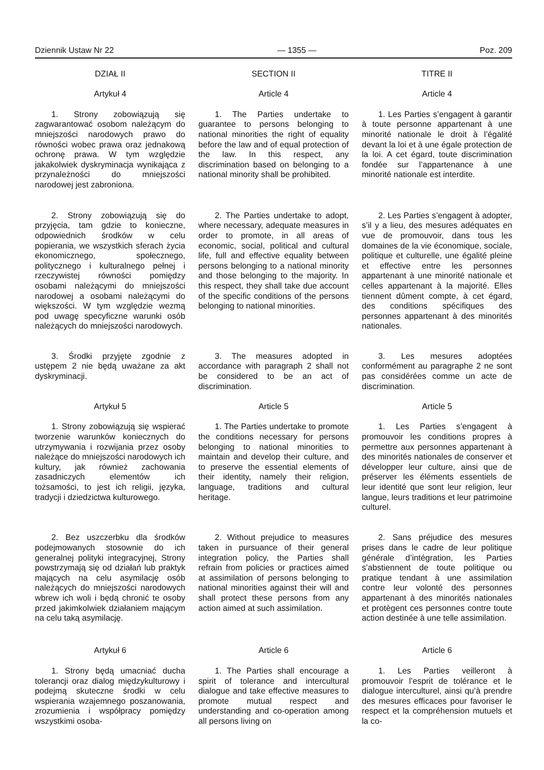Dziennik Ustaw Nr 22 — 1355 — Poz. 209
DZIAŁ II
Artykuł 4
1. Strony zobowiązują się zagwarantować osobom należącym do mniejszości narodowych prawo do równości wobec prawa oraz jednakową ochronę prawa. W tym względzie jakakolwiek dyskryminacja wynikająca z przynależności do mniejszości narodowej jest zabroniona.
2. Strony zobowiązują się do przyjęcia, tam gdzie to konieczne, odpowiednich środków w celu popierania, we wszystkich sferach życia ekonomicznego, społecznego, politycznego i kulturalnego pełnej i rzeczywistej równości pomiędzy osobami należącymi do mniejszości narodowej a osobami należącymi do większości. W tym względzie wezmą pod uwagę specyficzne warunki osób należących do mniejszości narodowych.
3. Środki przyjęte zgodnie z ustępem 2 nie będą uważane za akt dyskryminacji.
Artykuł 5
1. Strony zobowiązują się wspierać tworzenie warunków koniecznych do utrzymywania i rozwijania przez osoby należące do mniejszości narodowych ich kultury, jak również zachowania zasadniczych elementów ich tożsamości, to jest ich religii, języka, tradycji i dziedzictwa kulturowego.
2. Bez uszczerbku dla środków podejmowanych stosownie do ich generalnej polityki integracyjnej, Strony powstrzymają się od działań lub praktyk mających na celu asymilację osób należących do mniejszości narodowych wbrew ich woli i będą chronić te osoby przed jakimkolwiek działaniem mającym na celu taką asymilację.
Artykuł 6
1. Strony będą umacniać ducha tolerancji oraz dialog międzykulturowy i podejmą skuteczne środki w celu wspierania wzajemnego poszanowania, zrozumienia i współpracy pomiędzy wszystkimi osoba-
SECTION II
Article 4
1. The Parties undertake to guarantee to persons belonging to national minorities the right of equality before the law and of equal protection of the law. In this respect, any discrimination based on belonging to a national minority shall be prohibited.
2. The Parties undertake to adopt, where necessary, adequate measures in order to promote, in all areas of economic, social, political and cultural life, full and effective equality between persons belonging to a national minority and those belonging to the majority. In this respect, they shall take due account of the specific conditions of the persons belonging to national minorities.
3. The measures adopted in accordance with paragraph 2 shall not be considered to be an act of discrimination.
Article 5
1. The Parties undertake to promote the conditions necessary for persons belonging to national minorities to maintain and develop their culture, and to preserve the essential elements of their identity, namely their religion, language, traditions and cultural heritage.
2. Without prejudice to measures taken in pursuance of their general integration policy, the Parties shall refrain from policies or practices aimed at assimilation of persons belonging to national minorities against their will and shall protect these persons from any action aimed at such assimilation.
Article 6
1. The Parties shall encourage a spirit of tolerance and intercultural dialogue and take effective measures to promote mutual respect and understanding and co-operation among all persons living on
TITRE II
Article 4
1. Les Parties s’engagent à garantir à toute personne appartenant à une minorité nationale le droit à l’égalité devant la loi et à une égale protection de la loi. A cet égard, toute discrimination fondée sur l’appartenance à une minorité nationale est interdite.
2. Les Parties s’engagent à adopter, s’il y a lieu, des mesures adéquates en vue de promouvoir, dans tous les domaines de la vie économique, sociale, politique et culturelle, une égalité pleine et effective entre les personnes appartenant à une minorité nationale et celles appartenant à la majorité. Elles tiennent dûment compte, à cet égard, des conditions spécifiques des personnes appartenant à des minorités nationales.
3. Les mesures adoptées conformément au paragraphe 2 ne sont pas considérées comme un acte de discrimination.
Article 5
1. Les Parties s’engagent à promouvoir les conditions propres à permettre aux personnes appartenant à des minorités nationales de conserver et développer leur culture, ainsi que de préserver les éléments essentiels de leur identité que sont leur religion, leur langue, leurs traditions et leur patrimoine culturel.
2. Sans préjudice des mesures prises dans le cadre de leur politique générale d’intégration, les Parties s’abstiennent de toute politique ou pratique tendant à une assimilation contre leur volonté des personnes appartenant à des minorités nationales et protègent ces personnes contre toute action destinée à une telle assimilation.
Article 6
1. Les Parties veilleront à promouvoir l’esprit de tolérance et le dialogue interculturel, ainsi qu’à prendre des mesures efficaces pour favoriser le respect et la compréhension mutuels et la co-